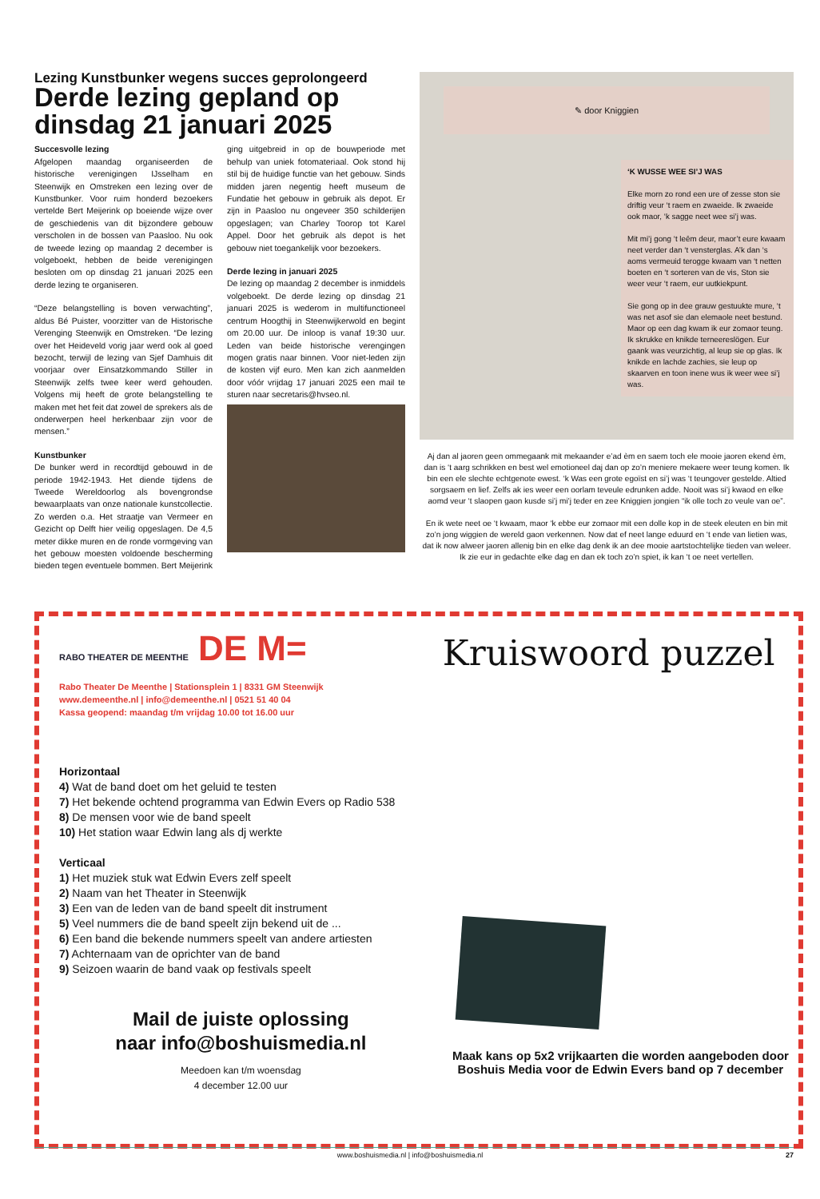Lezing Kunstbunker wegens succes geprolongeerd
Derde lezing gepland op dinsdag 21 januari 2025
Succesvolle lezing
Afgelopen maandag organiseerden de historische verenigingen IJsselham en Steenwijk en Omstreken een lezing over de Kunstbunker. Voor ruim honderd bezoekers vertelde Bert Meijerink op boeiende wijze over de geschiedenis van dit bijzondere gebouw verscholen in de bossen van Paasloo. Nu ook de tweede lezing op maandag 2 december is volgeboekt, hebben de beide verenigingen besloten om op dinsdag 21 januari 2025 een derde lezing te organiseren.
“Deze belangstelling is boven verwachting”, aldus Bé Puister, voorzitter van de Historische Verenging Steenwijk en Omstreken. “De lezing over het Heideveld vorig jaar werd ook al goed bezocht, terwijl de lezing van Sjef Damhuis dit voorjaar over Einsatzkommando Stiller in Steenwijk zelfs twee keer werd gehouden. Volgens mij heeft de grote belangstelling te maken met het feit dat zowel de sprekers als de onderwerpen heel herkenbaar zijn voor de mensen.”
Kunstbunker
De bunker werd in recordtijd gebouwd in de periode 1942-1943. Het diende tijdens de Tweede Wereldoorlog als bovengrondse bewaarplaats van onze nationale kunstcollectie. Zo werden o.a. Het straatje van Vermeer en Gezicht op Delft hier veilig opgeslagen. De 4,5 meter dikke muren en de ronde vormgeving van het gebouw moesten voldoende bescherming bieden tegen eventuele bommen. Bert Meijerink
ging uitgebreid in op de bouwperiode met behulp van uniek fotomateriaal. Ook stond hij stil bij de huidige functie van het gebouw. Sinds midden jaren negentig heeft museum de Fundatie het gebouw in gebruik als depot. Er zijn in Paasloo nu ongeveer 350 schilderijen opgeslagen; van Charley Toorop tot Karel Appel. Door het gebruik als depot is het gebouw niet toegankelijk voor bezoekers.
Derde lezing in januari 2025
De lezing op maandag 2 december is inmiddels volgeboekt. De derde lezing op dinsdag 21 januari 2025 is wederom in multifunctioneel centrum Hoogthij in Steenwijkerwold en begint om 20.00 uur. De inloop is vanaf 19:30 uur. Leden van beide historische verengingen mogen gratis naar binnen. Voor niet-leden zijn de kosten vijf euro. Men kan zich aanmelden door vóór vrijdag 17 januari 2025 een mail te sturen naar secretaris@hvseo.nl.
✎ door Kniggien
‘K WUSSE WEE SI’J WAS
Elke morn zo rond een ure of zesse ston sie driftig veur ‘t raem en zwaeide. Ik zwaeide ook maor, ‘k sagge neet wee si’j was.
Mit mi’j gong ‘t leêm deur, maor’t eure kwaam neet verder dan ‘t vensterglas. A’k dan ‘s aoms vermeuid terogge kwaam van ‘t netten boeten en ‘t sorteren van de vis, Ston sie weer veur ‘t raem, eur uutkiekpunt.
Sie gong op in dee grauw gestuukte mure, ‘t was net asof sie dan elemaole neet bestund. Maor op een dag kwam ik eur zomaor teung. Ik skrukke en knikde terneereslögen. Eur gaank was veurzichtig, al leup sie op glas. Ik knikde en lachde zachies, sie leup op skaarven en toon inene wus ik weer wee si’j was.
Aj dan al jaoren geen ommegaank mit mekaander e’ad èm en saem toch ele mooie jaoren ekend èm, dan is ‘t aarg schrikken en best wel emotioneel daj dan op zo’n meniere mekaere weer teung komen. Ik bin een ele slechte echtgenote ewest. ‘k Was een grote egoïst en si’j was ‘t teungover gestelde. Altied sorgsaem en lief. Zelfs ak ies weer een oorlam teveule edrunken adde. Nooit was si’j kwaod en elke aomd veur ‘t slaopen gaon kusde si’j mi’j teder en zee Kniggien jongien “ik olle toch zo veule van oe”.
En ik wete neet oe ‘t kwaam, maor ‘k ebbe eur zomaor mit een dolle kop in de steek eleuten en bin mit zo’n jong wiggien de wereld gaon verkennen. Now dat ef neet lange eduurd en ‘t ende van lietien was, dat ik now alweer jaoren allenig bin en elke dag denk ik an dee mooie aartstochtelijke tieden van weleer. Ik zie eur in gedachte elke dag en dan ek toch zo’n spiet, ik kan ‘t oe neet vertellen.
RABO THEATER DE MEENTHE DE M=
Rabo Theater De Meenthe | Stationsplein 1 | 8331 GM Steenwijk
www.demeenthe.nl | info@demeenthe.nl | 0521 51 40 04
Kassa geopend: maandag t/m vrijdag 10.00 tot 16.00 uur
Horizontaal
4) Wat de band doet om het geluid te testen
7) Het bekende ochtend programma van Edwin Evers op Radio 538
8) De mensen voor wie de band speelt
10) Het station waar Edwin lang als dj werkte
Verticaal
1) Het muziek stuk wat Edwin Evers zelf speelt
2) Naam van het Theater in Steenwijk
3) Een van de leden van de band speelt dit instrument
5) Veel nummers die de band speelt zijn bekend uit de ...
6) Een band die bekende nummers speelt van andere artiesten
7) Achternaam van de oprichter van de band
9) Seizoen waarin de band vaak op festivals speelt
Mail de juiste oplossing
naar info@boshuismedia.nl
Meedoen kan t/m woensdag
4 december 12.00 uur
Kruiswoord puzzel
Maak kans op 5x2 vrijkaarten die worden aangeboden door Boshuis Media voor de Edwin Evers band op 7 december
www.boshuismedia.nl | info@boshuismedia.nl 27